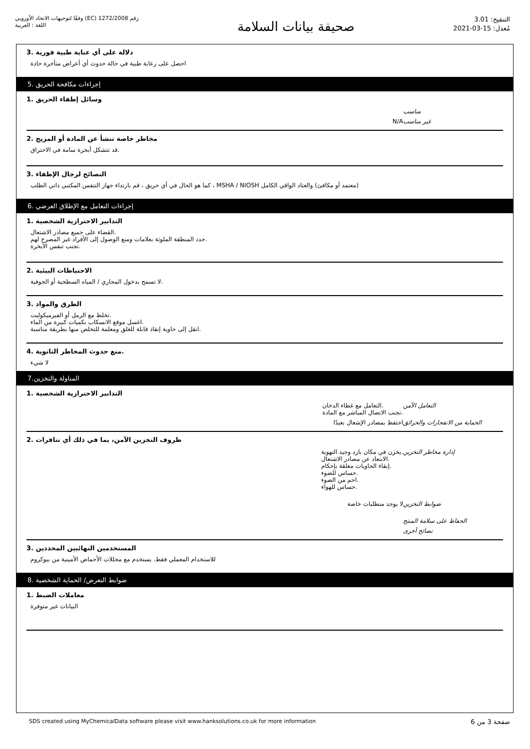رقم 1272/2008 (EC) وفقًا لتوجيهات الاتحاد الأوروبي
اللغة : العربية
صحيفة بيانات السلامة
التنقيح: 3.01
مُعدل: 15-03-2021
دلالة على أي عناية طبية فورية .3
احصل على رعاية طبية في حالة حدوث أي أعراض متأخرة حادة
إجراءات مكافحة الحريق .5
وسائل إطفاء الحريق .1
مناسب
غير مناسب N/A
مخاطر خاصة تنشأ عن المادة أو المزيج .2
.قد تتشكل أبخرة سامة في الاحتراق
النصائح لرجال الإطفاء .3
(معتمد أو مكافئ) والعتاد الواقي الكامل MSHA / NIOSH ، كما هو الحال في أي حريق ، قم بارتداء جهاز التنفس المكتبي ذاتي الطلب
إجراءات التعامل مع الإطلاق العرضي .6
التدابير الاحترازية الشخصية .1
.القضاء على جميع مصادر الاشتعال
.حدد المنطقة الملوثة بعلامات ومنع الوصول إلى الأفراد غير المصرح لهم
.تجنب تنفس الأبخرة
الاحتياطات البيئية .2
.لا تسمح بدخول المجاري / المياه السطحية أو الجوفية
الطرق والمواد .3
.تخلط مع الرمل أو الفيرميكوليت
.اغسل موقع الانسكاب بكميات كبيرة من الماء
.انقل إلى حاوية إنقاذ قابلة للغلق ومعلمة للتخلص منها بطريقة مناسبة
.منع حدوث المخاطر الثانوية .4
لا شيء
المناولة والتخزين.7
التدابير الاحترازية الشخصية .1
التعامل الآمن.التعامل مع غطاء الدخان
.تجنب الاتصال المباشر مع المادة
الحماية من الانفجارات والحرائق احتفظ بمصادر الإشعال بعيدًا
ظروف التخزين الآمن، بما في ذلك أي تنافرات .2
إدارة مخاطر التخزين.يخزن في مكان بارد وجيد التهوية
.الابتعاد عن مصادر الاشتعال
.إبقاء الحاويات مغلقة بإحكام
.حساس للضوء
.احم من الضوء
.حساس للهواء
ضوابط التخزين لا يوجد متطلبات خاصة
الحفاظ على سلامة المنتج
نصائح أخرى
المستخدمين النهائيين المحددين .3
للاستخدام المعملي فقط. يستخدم مع محللات الأحماض الأمينية من بيوكروم
ضوابط التعرض/ الحماية الشخصية .8
معاملات الضبط .1
البيانات غير متوفرة
SDS created using MyChemicalData software please visit www.hanksolutions.co.uk for more information صفحة 3 من 6